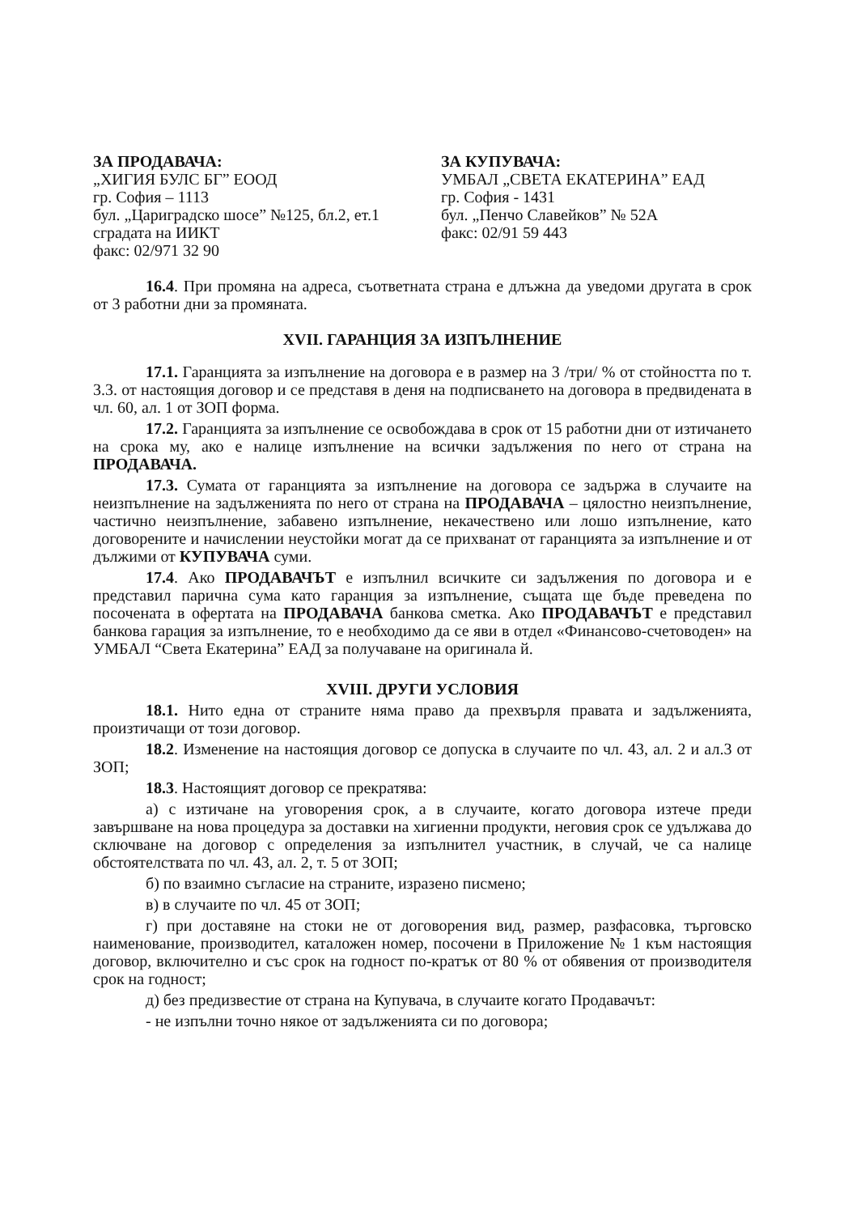ЗА ПРОДАВАЧА:
„ХИГИЯ БУЛС БГ” ЕООД
гр. София – 1113
бул. „Цариградско шосе” №125, бл.2, ет.1
сградата на ИИКТ
факс: 02/971 32 90
ЗА КУПУВАЧА:
УМБАЛ „СВЕТА ЕКАТЕРИНА” ЕАД
гр. София - 1431
бул. „Пенчо Славейков” № 52А
факс: 02/91 59 443
16.4. При промяна на адреса, съответната страна е длъжна да уведоми другата в срок от 3 работни дни за промяната.
XVII. ГАРАНЦИЯ ЗА ИЗПЪЛНЕНИЕ
17.1. Гаранцията за изпълнение на договора е в размер на 3 /три/ % от стойността по т. 3.3. от настоящия договор и се представя в деня на подписването на договора в предвидената в чл. 60, ал. 1 от ЗОП форма.
17.2. Гаранцията за изпълнение се освобождава в срок от 15 работни дни от изтичането на срока му, ако е налице изпълнение на всички задължения по него от страна на ПРОДАВАЧА.
17.3. Сумата от гаранцията за изпълнение на договора се задържа в случаите на неизпълнение на задълженията по него от страна на ПРОДАВАЧА – цялостно неизпълнение, частично неизпълнение, забавено изпълнение, некачествено или лошо изпълнение, като договорените и начислении неустойки могат да се прихванат от гаранцията за изпълнение и от дължими от КУПУВАЧА суми.
17.4. Ако ПРОДАВАЧЪТ е изпълнил всичките си задължения по договора и е представил парична сума като гаранция за изпълнение, същата ще бъде преведена по посочената в офертата на ПРОДАВАЧА банкова сметка. Ако ПРОДАВАЧЪТ е представил банкова гарация за изпълнение, то е необходимо да се яви в отдел «Финансово-счетоводен» на УМБАЛ “Света Екатерина” ЕАД за получаване на оригинала й.
XVIII. ДРУГИ УСЛОВИЯ
18.1. Нито една от страните няма право да прехвърля правата и задълженията, произтичащи от този договор.
18.2. Изменение на настоящия договор се допуска в случаите по чл. 43, ал. 2 и ал.3 от ЗОП;
18.3. Настоящият договор се прекратява:
а) с изтичане на уговорения срок, а в случаите, когато договора изтече преди завършване на нова процедура за доставки на хигиенни продукти, неговия срок се удължава до сключване на договор с определения за изпълнител участник, в случай, че са налице обстоятелствата по чл. 43, ал. 2, т. 5 от ЗОП;
б) по взаимно съгласие на страните, изразено писмено;
в) в случаите по чл. 45 от ЗОП;
г) при доставяне на стоки не от договорения вид, размер, разфасовка, търговско наименование, производител, каталожен номер, посочени в Приложение № 1 към настоящия договор, включително и със срок на годност по-кратък от 80 % от обявения от производителя срок на годност;
д) без предизвестие от страна на Купувача, в случаите когато Продавачът:
- не изпълни точно някое от задълженията си по договора;